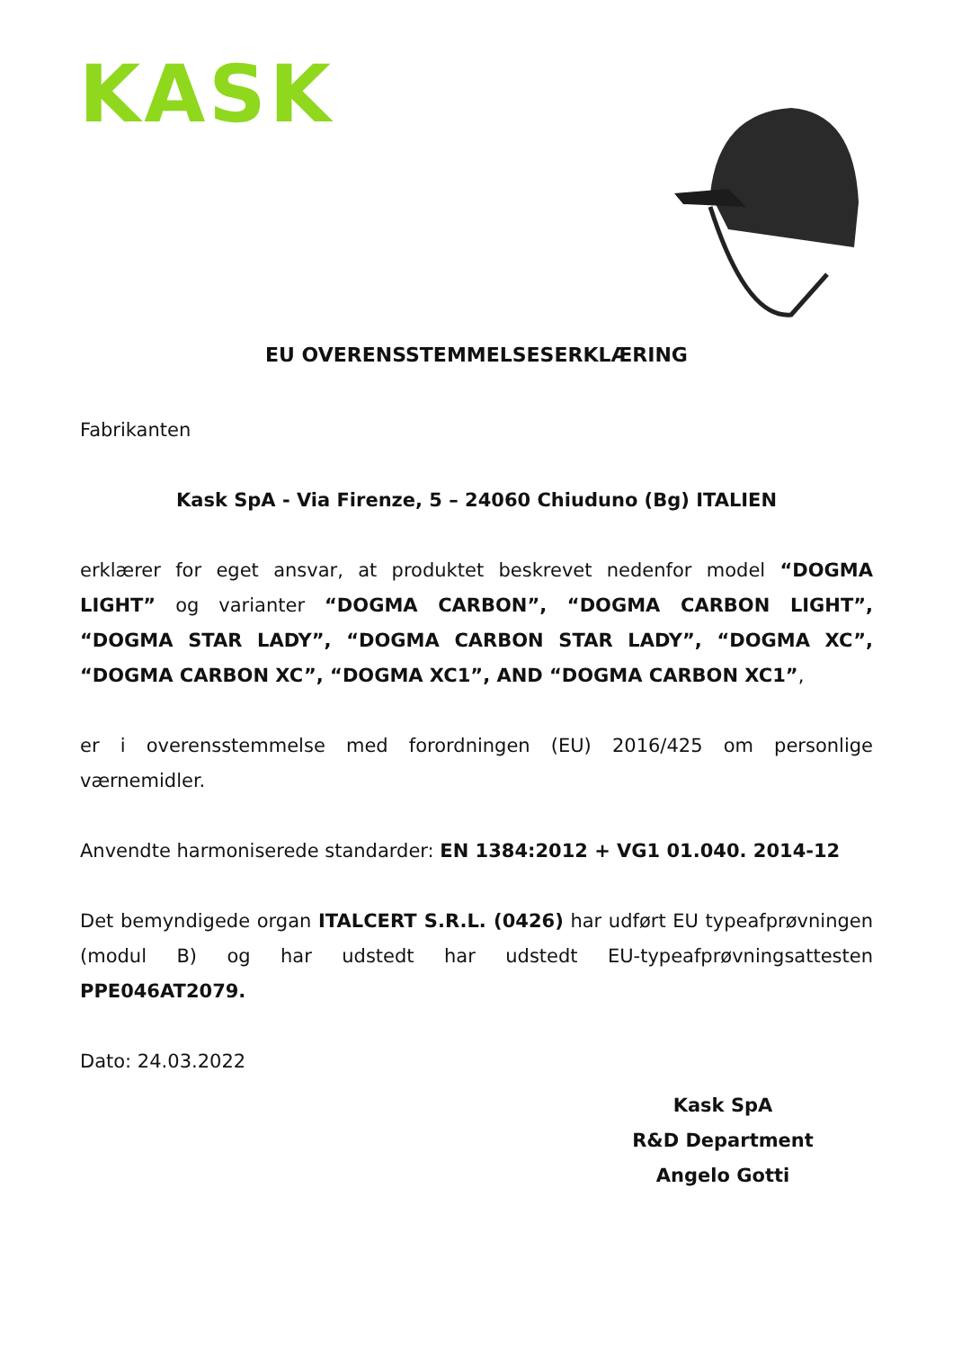KASK
EU OVERENSSTEMMELSESERKLÆRING
Fabrikanten
Kask SpA - Via Firenze, 5 – 24060 Chiuduno (Bg) ITALIEN
erklærer for eget ansvar, at produktet beskrevet nedenfor model “DOGMA LIGHT” og varianter “DOGMA CARBON”, “DOGMA CARBON LIGHT”, “DOGMA STAR LADY”, “DOGMA CARBON STAR LADY”, “DOGMA XC”, “DOGMA CARBON XC”, “DOGMA XC1”, AND “DOGMA CARBON XC1”,
er i overensstemmelse med forordningen (EU) 2016/425 om personlige værnemidler.
Anvendte harmoniserede standarder: EN 1384:2012 + VG1 01.040. 2014-12
Det bemyndigede organ ITALCERT S.R.L. (0426) har udført EU typeafprøvningen (modul B) og har udstedt har udstedt EU-typeafprøvningsattesten PPE046AT2079.
Dato: 24.03.2022
Kask SpA
R&D Department
Angelo Gotti